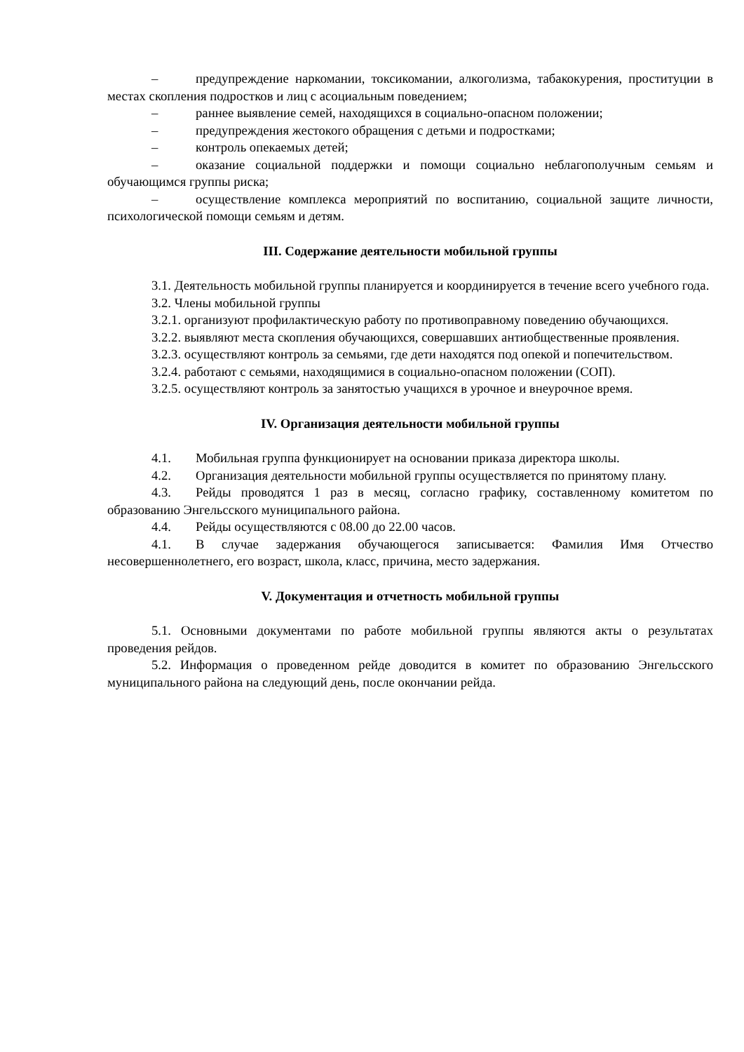– предупреждение наркомании, токсикомании, алкоголизма, табакокурения, проституции в местах скопления подростков и лиц с асоциальным поведением;
– раннее выявление семей, находящихся в социально-опасном положении;
– предупреждения жестокого обращения с детьми и подростками;
– контроль опекаемых детей;
– оказание социальной поддержки и помощи социально неблагополучным семьям и обучающимся группы риска;
– осуществление комплекса мероприятий по воспитанию, социальной защите личности, психологической помощи семьям и детям.
III. Содержание деятельности мобильной группы
3.1. Деятельность мобильной группы планируется и координируется в течение всего учебного года.
3.2. Члены мобильной группы
3.2.1. организуют профилактическую работу по противоправному поведению обучающихся.
3.2.2. выявляют места скопления обучающихся, совершавших антиобщественные проявления.
3.2.3. осуществляют контроль за семьями, где дети находятся под опекой и попечительством.
3.2.4. работают с семьями, находящимися в социально-опасном положении (СОП).
3.2.5. осуществляют контроль за занятостью учащихся в урочное и внеурочное время.
IV. Организация деятельности мобильной группы
4.1. Мобильная группа функционирует на основании приказа директора школы.
4.2. Организация деятельности мобильной группы осуществляется по принятому плану.
4.3. Рейды проводятся 1 раз в месяц, согласно графику, составленному комитетом по образованию Энгельсского муниципального района.
4.4. Рейды осуществляются с 08.00 до 22.00 часов.
4.1. В случае задержания обучающегося записывается: Фамилия Имя Отчество несовершеннолетнего, его возраст, школа, класс, причина, место задержания.
V. Документация и отчетность мобильной группы
5.1. Основными документами по работе мобильной группы являются акты о результатах проведения рейдов.
5.2. Информация о проведенном рейде доводится в комитет по образованию Энгельсского муниципального района на следующий день, после окончании рейда.